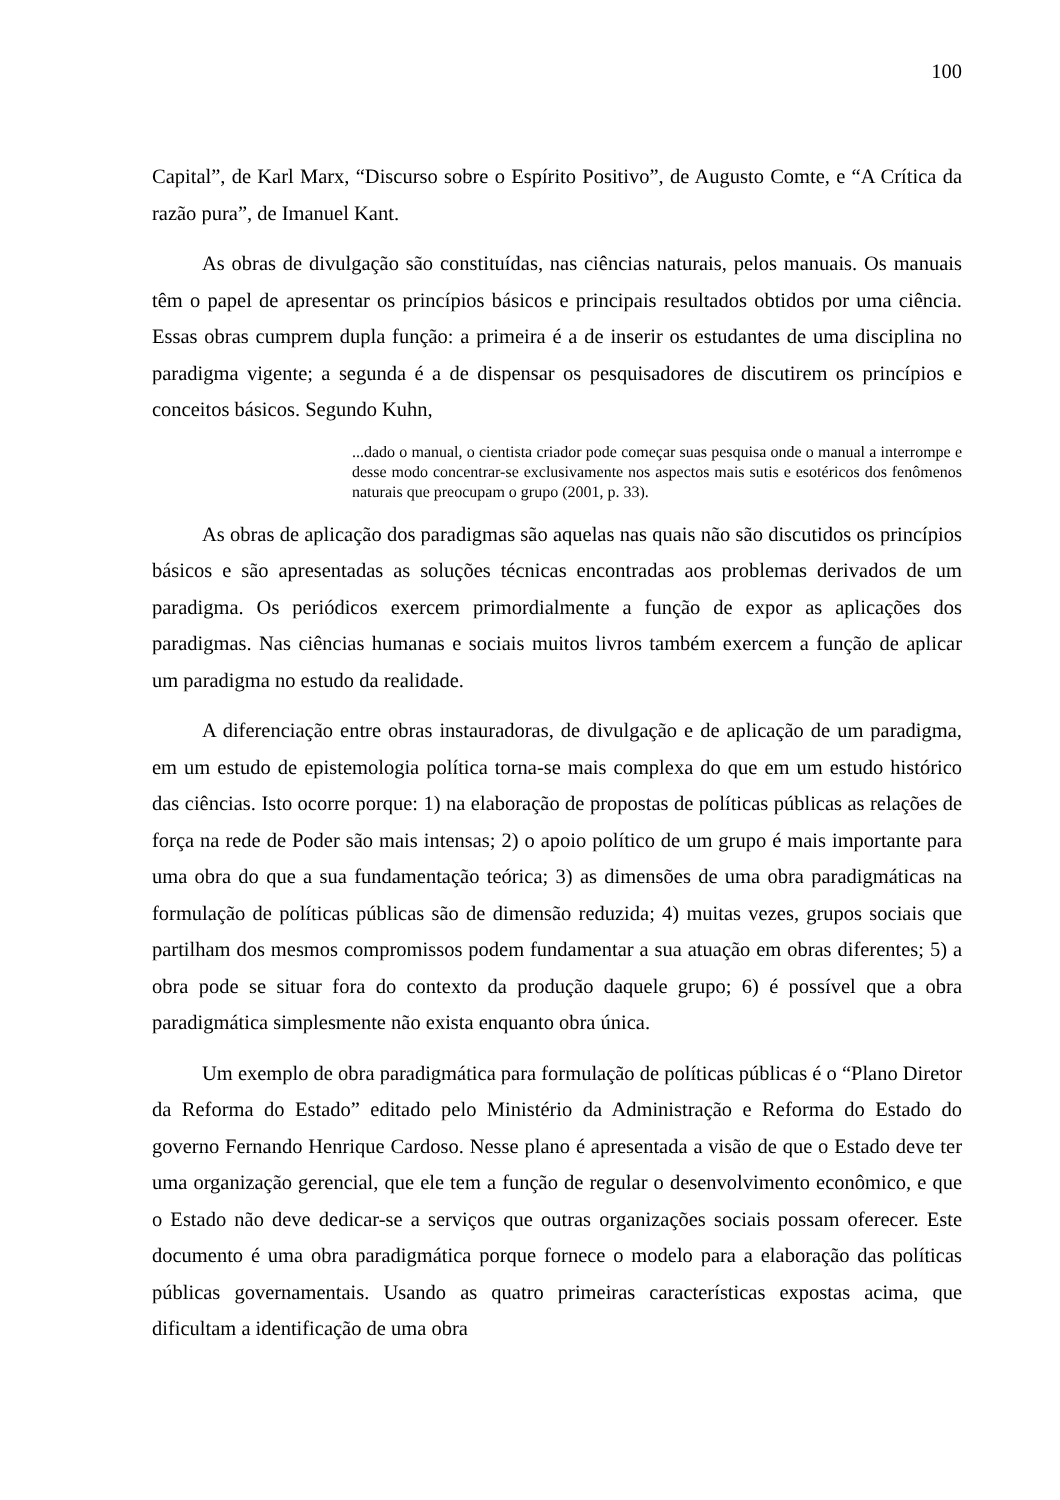100
Capital”, de Karl Marx, “Discurso sobre o Espírito Positivo”, de Augusto Comte, e “A Crítica da razão pura”, de Imanuel Kant.
As obras de divulgação são constituídas, nas ciências naturais, pelos manuais. Os manuais têm o papel de apresentar os princípios básicos e principais resultados obtidos por uma ciência. Essas obras cumprem dupla função: a primeira é a de inserir os estudantes de uma disciplina no paradigma vigente; a segunda é a de dispensar os pesquisadores de discutirem os princípios e conceitos básicos. Segundo Kuhn,
...dado o manual, o cientista criador pode começar suas pesquisa onde o manual a interrompe e desse modo concentrar-se exclusivamente nos aspectos mais sutis e esotéricos dos fenômenos naturais que preocupam o grupo (2001, p. 33).
As obras de aplicação dos paradigmas são aquelas nas quais não são discutidos os princípios básicos e são apresentadas as soluções técnicas encontradas aos problemas derivados de um paradigma. Os periódicos exercem primordialmente a função de expor as aplicações dos paradigmas. Nas ciências humanas e sociais muitos livros também exercem a função de aplicar um paradigma no estudo da realidade.
A diferenciação entre obras instauradoras, de divulgação e de aplicação de um paradigma, em um estudo de epistemologia política torna-se mais complexa do que em um estudo histórico das ciências. Isto ocorre porque: 1) na elaboração de propostas de políticas públicas as relações de força na rede de Poder são mais intensas; 2) o apoio político de um grupo é mais importante para uma obra do que a sua fundamentação teórica; 3) as dimensões de uma obra paradigmáticas na formulação de políticas públicas são de dimensão reduzida; 4) muitas vezes, grupos sociais que partilham dos mesmos compromissos podem fundamentar a sua atuação em obras diferentes; 5) a obra pode se situar fora do contexto da produção daquele grupo; 6) é possível que a obra paradigmática simplesmente não exista enquanto obra única.
Um exemplo de obra paradigmática para formulação de políticas públicas é o “Plano Diretor da Reforma do Estado” editado pelo Ministério da Administração e Reforma do Estado do governo Fernando Henrique Cardoso. Nesse plano é apresentada a visão de que o Estado deve ter uma organização gerencial, que ele tem a função de regular o desenvolvimento econômico, e que o Estado não deve dedicar-se a serviços que outras organizações sociais possam oferecer. Este documento é uma obra paradigmática porque fornece o modelo para a elaboração das políticas públicas governamentais. Usando as quatro primeiras características expostas acima, que dificultam a identificação de uma obra